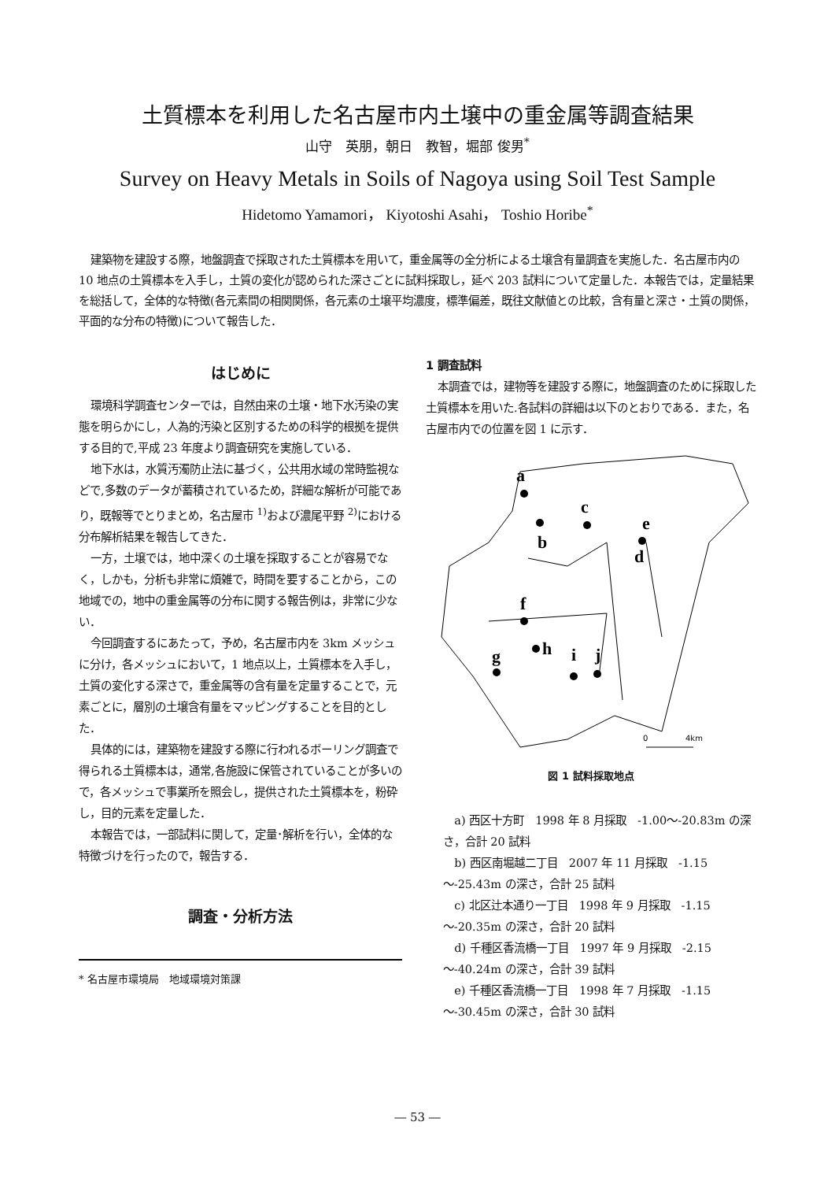土質標本を利用した名古屋市内土壌中の重金属等調査結果
山守　英朋，朝日　教智，堀部 俊男<sup>*</sup>
Survey on Heavy Metals in Soils of Nagoya using Soil Test Sample
Hidetomo Yamamori， Kiyotoshi Asahi， Toshio Horibe<sup>*</sup>
建築物を建設する際，地盤調査で採取された土質標本を用いて，重金属等の全分析による土壌含有量調査を実施した．名古屋市内の 10 地点の土質標本を入手し，土質の変化が認められた深さごとに試料採取し，延べ 203 試料について定量した．本報告では，定量結果を総括して，全体的な特徴(各元素間の相関関係，各元素の土壌平均濃度，標準偏差，既往文献値との比較，含有量と深さ・土質の関係，平面的な分布の特徴)について報告した．
はじめに
環境科学調査センターでは，自然由来の土壌・地下水汚染の実態を明らかにし，人為的汚染と区別するための科学的根拠を提供する目的で,平成 23 年度より調査研究を実施している．
地下水は，水質汚濁防止法に基づく，公共用水域の常時監視などで,多数のデータが蓄積されているため，詳細な解析が可能であり，既報等でとりまとめ，名古屋市 <sup>1)</sup>および濃尾平野 <sup>2)</sup>における分布解析結果を報告してきた．
一方，土壌では，地中深くの土壌を採取することが容易でなく，しかも，分析も非常に煩雑で，時間を要することから，この地域での，地中の重金属等の分布に関する報告例は，非常に少ない．
今回調査するにあたって，予め，名古屋市内を 3km メッシュに分け，各メッシュにおいて，1 地点以上，土質標本を入手し，土質の変化する深さで，重金属等の含有量を定量することで，元素ごとに，層別の土壌含有量をマッピングすることを目的とした．
具体的には，建築物を建設する際に行われるボーリング調査で得られる土質標本は，通常,各施設に保管されていることが多いので，各メッシュで事業所を照会し，提供された土質標本を，粉砕し，目的元素を定量した．
本報告では，一部試料に関して，定量･解析を行い，全体的な特徴づけを行ったので，報告する．
調査・分析方法
* 名古屋市環境局　地域環境対策課
1 調査試料
本調査では，建物等を建設する際に，地盤調査のために採取した土質標本を用いた.各試料の詳細は以下のとおりである．また，名古屋市内での位置を図 1 に示す．
a
b
c
d
e
f
g
h
i
j
0
4km
図 1 試料採取地点
a) 西区十方町　1998 年 8 月採取　-1.00～-20.83m の深さ，合計 20 試料
b) 西区南堀越二丁目　2007 年 11 月採取　-1.15～-25.43m の深さ，合計 25 試料
c) 北区辻本通り一丁目　1998 年 9 月採取　-1.15～-20.35m の深さ，合計 20 試料
d) 千種区香流橋一丁目　1997 年 9 月採取　-2.15～-40.24m の深さ，合計 39 試料
e) 千種区香流橋一丁目　1998 年 7 月採取　-1.15～-30.45m の深さ，合計 30 試料
― 53 ―